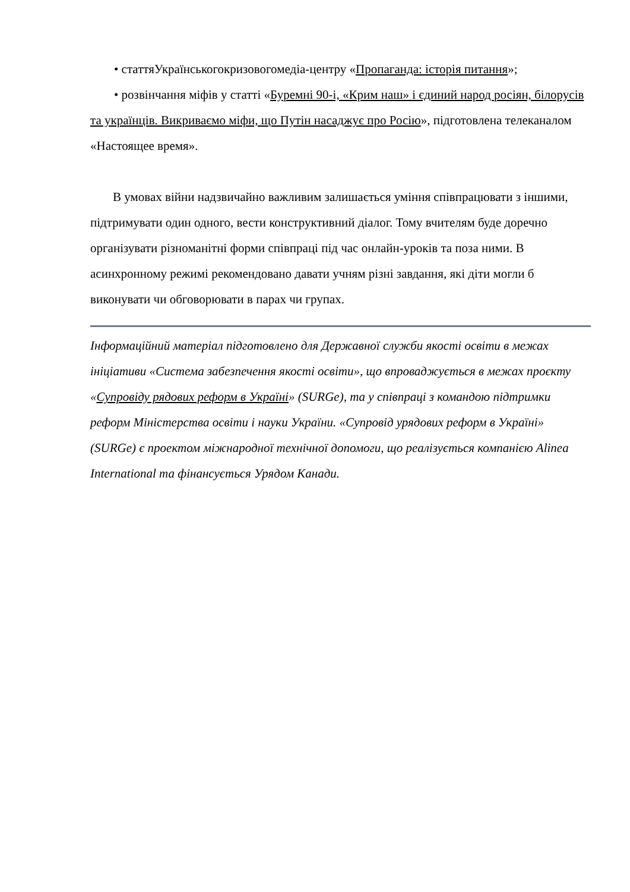• статтяУкраїнськогокризовогомедіа-центру «Пропаганда: історія питання»;
• розвінчання міфів у статті «Буремні 90-і, «Крим наш» і єдиний народ росіян, білорусів та українців. Викриваємо міфи, що Путін насаджує про Росію», підготовлена телеканалом «Настоящее время».
В умовах війни надзвичайно важливим залишається уміння співпрацювати з іншими, підтримувати один одного, вести конструктивний діалог. Тому вчителям буде доречно організувати різноманітні форми співпраці під час онлайн-уроків та поза ними. В асинхронному режимі рекомендовано давати учням різні завдання, які діти могли б виконувати чи обговорювати в парах чи групах.
Інформаційний матеріал підготовлено для Державної служби якості освіти в межах ініціативи «Система забезпечення якості освіти», що впроваджується в межах проєкту «Супровіду рядових реформ в Україні» (SURGe), та у співпраці з командою підтримки реформ Міністерства освіти і науки України. «Супровід урядових реформ в Україні» (SURGe) є проектом міжнародної технічної допомоги, що реалізується компанією Alinea International та фінансується Урядом Канади.